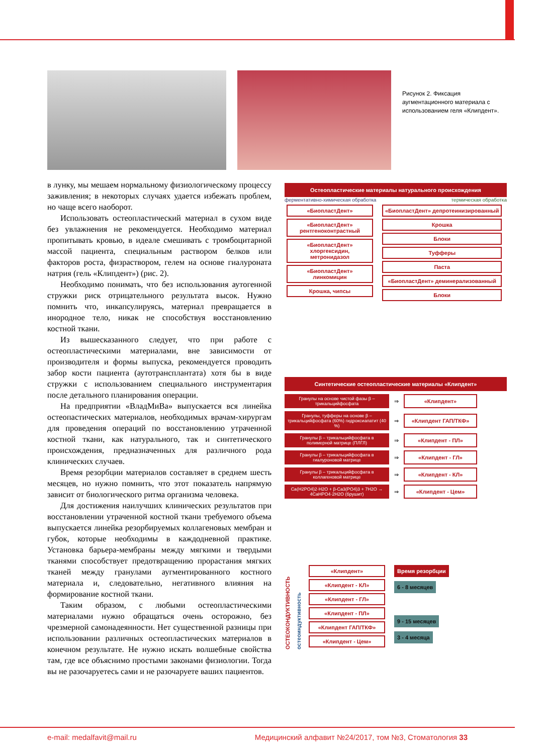Рисунок 2. Фиксация аугментационного материала с использованием геля «Клипдент».
в лунку, мы мешаем нормальному физиологическому процессу заживления; в некоторых случаях удается избежать проблем, но чаще всего наоборот.
Использовать остеопластический материал в сухом виде без увлажнения не рекомендуется. Необходимо материал пропитывать кровью, в идеале смешивать с тромбоцитарной массой пациента, специальным раствором белков или факторов роста, физраствором, гелем на основе гиалуроната натрия (гель «Клипдент») (рис. 2).
Необходимо понимать, что без использования аутогенной стружки риск отрицательного результата высок. Нужно помнить что, инкапсулируясь, материал превращается в инородное тело, никак не способствуя восстановлению костной ткани.
Из вышесказанного следует, что при работе с остеопластическими материалами, вне зависимости от производителя и формы выпуска, рекомендуется проводить забор кости пациента (аутотрансплантата) хотя бы в виде стружки с использованием специального инструментария после детального планирования операции.
На предприятии «ВладМиВа» выпускается вся линейка остеопастических материалов, необходимых врачам-хирургам для проведения операций по восстановлению утраченной костной ткани, как натурального, так и синтетического происхождения, предназначенных для различного рода клинических случаев.
Время резорбции материалов составляет в среднем шесть месяцев, но нужно помнить, что этот показатель напрямую зависит от биологического ритма организма человека.
Для достижения наилучших клинических результатов при восстановлении утраченной костной ткани требуемого объема выпускается линейка резорбируемых коллагеновых мембран и губок, которые необходимы в каждодневной практике. Установка барьера-мембраны между мягкими и твердыми тканями способствует предотвращению прорастания мягких тканей между гранулами аугментированного костного материала и, следовательно, негативного влияния на формирование костной ткани.
Таким образом, с любыми остеопластическими материалами нужно обращаться очень осторожно, без чрезмерной самонадеянности. Нет существенной разницы при использовании различных остеопластических материалов в конечном результате. Не нужно искать волшебные свойства там, где все объяснимо простыми законами физиологии. Тогда вы не разочаруетесь сами и не разочаруете ваших пациентов.
Остеопластические материалы натурального происхождения
ферментативно-химическая обработка термическая обработка
«БиопластДент»
«БиопластДент» рентгеноконтрастный
«БиопластДент» хлоргексидин, метронидазол
«БиопластДент» линкомицин
Крошка, чипсы
«БиопластДент» депротеинизированный
Крошка
Блоки
Туфферы
Паста
«БиопластДент» деминерализованный
Блоки
Синтетические остеопластические материалы «Клипдент»
Гранулы на основе чистой фазы β – трикальцийфосфата ⇒ «Клипдент»
Гранулы, туфферы на основе β – трикальцийфосфата (60%) гидроксиапатит (40 %) ⇒ «Клипдент ГАП/ТКФ»
Гранулы β – трикальцийфосфата в полимерной матрице (ПЛГЛ) ⇒ «Клипдент - ПЛ»
Гранулы β – трикальцийфосфата в гиалуроновой матрице ⇒ «Клипдент - ГЛ»
Гранулы β – трикальцийфосфата в коллагеновой матрице ⇒ «Клипдент - КЛ»
Ca(H2PO4)2·H2O + β-Ca3(PO4)3 + 7H2O → 4CaHPO4·2H2O (брушит) ⇒ «Клипдент - Цем»
ОСТЕОКОНДУКТИВНОСТЬ
остеоиндуктивность
«Клипдент»
«Клипдент - КЛ»
«Клипдент - ГЛ»
«Клипдент - ПЛ»
«Клипдент ГАП/ТКФ»
«Клипдент - Цем»
Время резорбции
6 - 8 месяцев
9 - 15 месяцев
3 - 4 месяца
e-mail: medalfavit@mail.ru Медицинский алфавит №24/2017, том №3, Стоматология 33